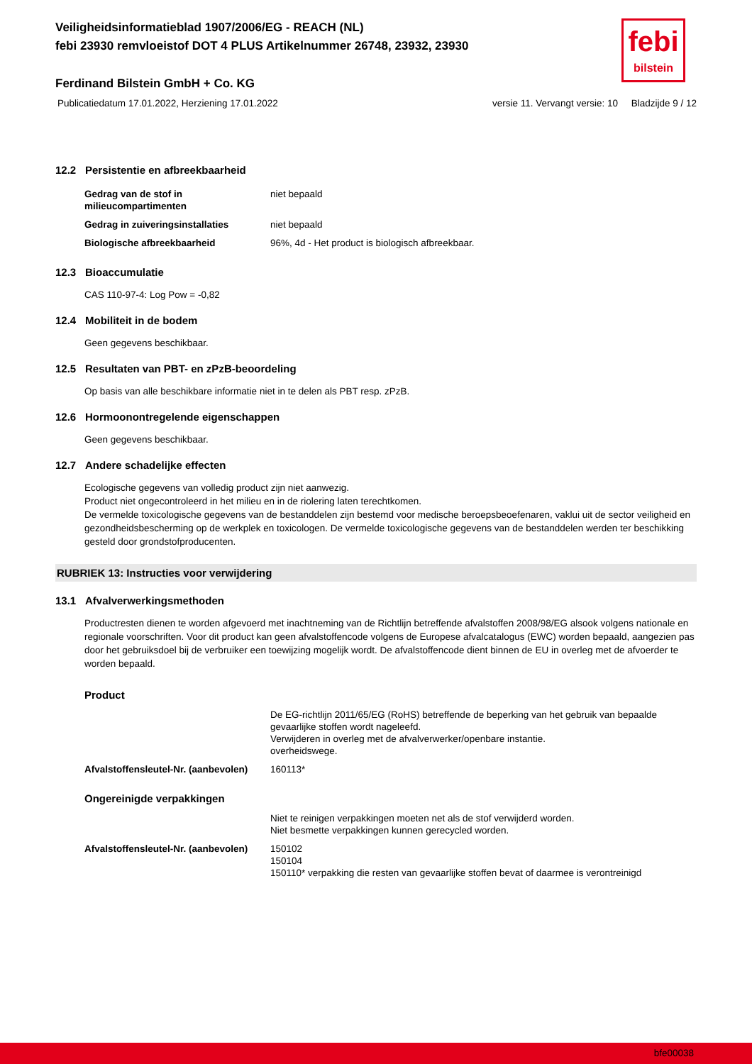febi
bilstein
Veiligheidsinformatieblad 1907/2006/EG - REACH (NL)
febi 23930 remvloeistof DOT 4 PLUS Artikelnummer 26748, 23932, 23930
Ferdinand Bilstein GmbH + Co. KG
Publicatiedatum 17.01.2022, Herziening 17.01.2022 versie 11. Vervangt versie: 10 Bladzijde 9 / 12
12.2 Persistentie en afbreekbaarheid
| Gedrag van de stof in milieucompartimenten | niet bepaald |
| Gedrag in zuiveringsinstallaties | niet bepaald |
| Biologische afbreekbaarheid | 96%, 4d - Het product is biologisch afbreekbaar. |
12.3 Bioaccumulatie
CAS 110-97-4: Log Pow = -0,82
12.4 Mobiliteit in de bodem
Geen gegevens beschikbaar.
12.5 Resultaten van PBT- en zPzB-beoordeling
Op basis van alle beschikbare informatie niet in te delen als PBT resp. zPzB.
12.6 Hormoonontregelende eigenschappen
Geen gegevens beschikbaar.
12.7 Andere schadelijke effecten
Ecologische gegevens van volledig product zijn niet aanwezig.
Product niet ongecontroleerd in het milieu en in de riolering laten terechtkomen.
De vermelde toxicologische gegevens van de bestanddelen zijn bestemd voor medische beroepsbeoefenaren, vaklui uit de sector veiligheid en gezondheidsbescherming op de werkplek en toxicologen. De vermelde toxicologische gegevens van de bestanddelen werden ter beschikking gesteld door grondstofproducenten.
RUBRIEK 13: Instructies voor verwijdering
13.1 Afvalverwerkingsmethoden
Productresten dienen te worden afgevoerd met inachtneming van de Richtlijn betreffende afvalstoffen 2008/98/EG alsook volgens nationale en regionale voorschriften. Voor dit product kan geen afvalstoffencode volgens de Europese afvalcatalogus (EWC) worden bepaald, aangezien pas door het gebruiksdoel bij de verbruiker een toewijzing mogelijk wordt. De afvalstoffencode dient binnen de EU in overleg met de afvoerder te worden bepaald.
Product
| | De EG-richtlijn 2011/65/EG (RoHS) betreffende de beperking van het gebruik van bepaalde gevaarlijke stoffen wordt nageleefd. Verwijderen in overleg met de afvalverwerker/openbare instantie. overheidswege. |
| Afvalstoffensleutel-Nr. (aanbevolen) | 160113* |
Ongereinigde verpakkingen
| | Niet te reinigen verpakkingen moeten net als de stof verwijderd worden. Niet besmette verpakkingen kunnen gerecycled worden. |
| Afvalstoffensleutel-Nr. (aanbevolen) | 150102 150104 150110* verpakking die resten van gevaarlijke stoffen bevat of daarmee is verontreinigd |
bfe00038